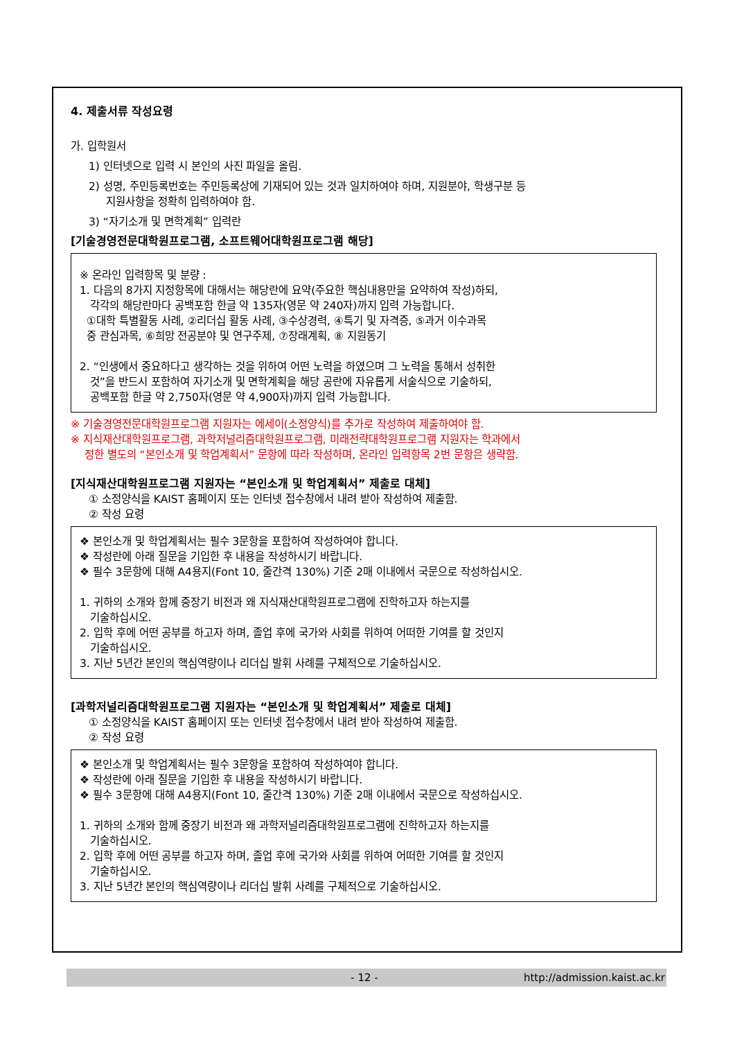4. 제출서류 작성요령
가. 입학원서
1) 인터넷으로 입력 시 본인의 사진 파일을 올림.
2) 성명, 주민등록번호는 주민등록상에 기재되어 있는 것과 일치하여야 하며, 지원분야, 학생구분 등
지원사항을 정확히 입력하여야 함.
3) “자기소개 및 면학계획” 입력란
[기술경영전문대학원프로그램, 소프트웨어대학원프로그램 해당]
※ 온라인 입력항목 및 분량 :
1. 다음의 8가지 지정항목에 대해서는 해당란에 요약(주요한 핵심내용만을 요약하여 작성)하되,
각각의 해당란마다 공백포함 한글 약 135자(영문 약 240자)까지 입력 가능합니다.
①대학 특별활동 사례, ②리더십 활동 사례, ③수상경력, ④특기 및 자격증, ⑤과거 이수과목
중 관심과목, ⑥희망 전공분야 및 연구주제, ⑦장래계획, ⑧ 지원동기
2. “인생에서 중요하다고 생각하는 것을 위하여 어떤 노력을 하였으며 그 노력을 통해서 성취한
것”을 반드시 포함하여 자기소개 및 면학계획을 해당 공란에 자유롭게 서술식으로 기술하되,
공백포함 한글 약 2,750자(영문 약 4,900자)까지 입력 가능합니다.
※ 기술경영전문대학원프로그램 지원자는 에세이(소정양식)를 추가로 작성하여 제출하여야 함.
※ 지식재산대학원프로그램, 과학저널리즘대학원프로그램, 미래전략대학원프로그램 지원자는 학과에서
정한 별도의 “본인소개 및 학업계획서” 문항에 따라 작성하며, 온라인 입력항목 2번 문항은 생략함.
[지식재산대학원프로그램 지원자는 “본인소개 및 학업계획서” 제출로 대체]
① 소정양식을 KAIST 홈페이지 또는 인터넷 접수창에서 내려 받아 작성하여 제출함.
② 작성 요령
❖ 본인소개 및 학업계획서는 필수 3문항을 포함하여 작성하여야 합니다.
❖ 작성란에 아래 질문을 기입한 후 내용을 작성하시기 바랍니다.
❖ 필수 3문항에 대해 A4용지(Font 10, 줄간격 130%) 기준 2매 이내에서 국문으로 작성하십시오.
1. 귀하의 소개와 함께 중장기 비전과 왜 지식재산대학원프로그램에 진학하고자 하는지를
기술하십시오.
2. 입학 후에 어떤 공부를 하고자 하며, 졸업 후에 국가와 사회를 위하여 어떠한 기여를 할 것인지
기술하십시오.
3. 지난 5년간 본인의 핵심역량이나 리더십 발휘 사례를 구체적으로 기술하십시오.
[과학저널리즘대학원프로그램 지원자는 “본인소개 및 학업계획서” 제출로 대체]
① 소정양식을 KAIST 홈페이지 또는 인터넷 접수창에서 내려 받아 작성하여 제출함.
② 작성 요령
❖ 본인소개 및 학업계획서는 필수 3문항을 포함하여 작성하여야 합니다.
❖ 작성란에 아래 질문을 기입한 후 내용을 작성하시기 바랍니다.
❖ 필수 3문항에 대해 A4용지(Font 10, 줄간격 130%) 기준 2매 이내에서 국문으로 작성하십시오.
1. 귀하의 소개와 함께 중장기 비전과 왜 과학저널리즘대학원프로그램에 진학하고자 하는지를
기술하십시오.
2. 입학 후에 어떤 공부를 하고자 하며, 졸업 후에 국가와 사회를 위하여 어떠한 기여를 할 것인지
기술하십시오.
3. 지난 5년간 본인의 핵심역량이나 리더십 발휘 사례를 구체적으로 기술하십시오.
- 12 - http://admission.kaist.ac.kr